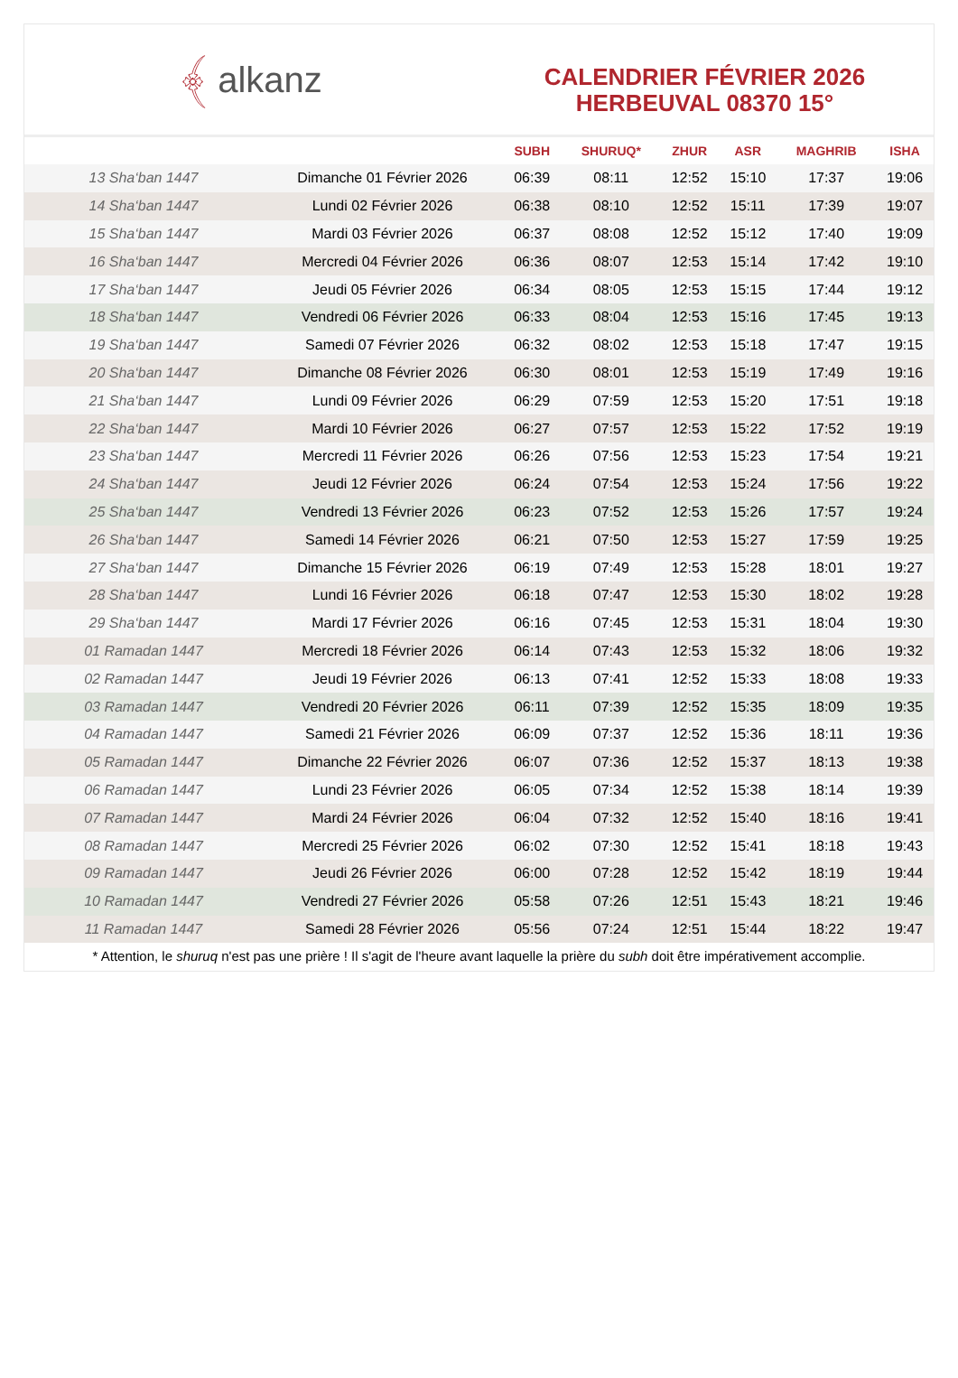﴾ alkanz
CALENDRIER FÉVRIER 2026
HERBEUVAL 08370 15°
| | | SUBH | SHURUQ* | ZHUR | ASR | MAGHRIB | ISHA |
| --- | --- | --- | --- | --- | --- | --- | --- |
| 13 Sha‘ban 1447 | Dimanche 01 Février 2026 | 06:39 | 08:11 | 12:52 | 15:10 | 17:37 | 19:06 |
| 14 Sha‘ban 1447 | Lundi 02 Février 2026 | 06:38 | 08:10 | 12:52 | 15:11 | 17:39 | 19:07 |
| 15 Sha‘ban 1447 | Mardi 03 Février 2026 | 06:37 | 08:08 | 12:52 | 15:12 | 17:40 | 19:09 |
| 16 Sha‘ban 1447 | Mercredi 04 Février 2026 | 06:36 | 08:07 | 12:53 | 15:14 | 17:42 | 19:10 |
| 17 Sha‘ban 1447 | Jeudi 05 Février 2026 | 06:34 | 08:05 | 12:53 | 15:15 | 17:44 | 19:12 |
| 18 Sha‘ban 1447 | Vendredi 06 Février 2026 | 06:33 | 08:04 | 12:53 | 15:16 | 17:45 | 19:13 |
| 19 Sha‘ban 1447 | Samedi 07 Février 2026 | 06:32 | 08:02 | 12:53 | 15:18 | 17:47 | 19:15 |
| 20 Sha‘ban 1447 | Dimanche 08 Février 2026 | 06:30 | 08:01 | 12:53 | 15:19 | 17:49 | 19:16 |
| 21 Sha‘ban 1447 | Lundi 09 Février 2026 | 06:29 | 07:59 | 12:53 | 15:20 | 17:51 | 19:18 |
| 22 Sha‘ban 1447 | Mardi 10 Février 2026 | 06:27 | 07:57 | 12:53 | 15:22 | 17:52 | 19:19 |
| 23 Sha‘ban 1447 | Mercredi 11 Février 2026 | 06:26 | 07:56 | 12:53 | 15:23 | 17:54 | 19:21 |
| 24 Sha‘ban 1447 | Jeudi 12 Février 2026 | 06:24 | 07:54 | 12:53 | 15:24 | 17:56 | 19:22 |
| 25 Sha‘ban 1447 | Vendredi 13 Février 2026 | 06:23 | 07:52 | 12:53 | 15:26 | 17:57 | 19:24 |
| 26 Sha‘ban 1447 | Samedi 14 Février 2026 | 06:21 | 07:50 | 12:53 | 15:27 | 17:59 | 19:25 |
| 27 Sha‘ban 1447 | Dimanche 15 Février 2026 | 06:19 | 07:49 | 12:53 | 15:28 | 18:01 | 19:27 |
| 28 Sha‘ban 1447 | Lundi 16 Février 2026 | 06:18 | 07:47 | 12:53 | 15:30 | 18:02 | 19:28 |
| 29 Sha‘ban 1447 | Mardi 17 Février 2026 | 06:16 | 07:45 | 12:53 | 15:31 | 18:04 | 19:30 |
| 01 Ramadan 1447 | Mercredi 18 Février 2026 | 06:14 | 07:43 | 12:53 | 15:32 | 18:06 | 19:32 |
| 02 Ramadan 1447 | Jeudi 19 Février 2026 | 06:13 | 07:41 | 12:52 | 15:33 | 18:08 | 19:33 |
| 03 Ramadan 1447 | Vendredi 20 Février 2026 | 06:11 | 07:39 | 12:52 | 15:35 | 18:09 | 19:35 |
| 04 Ramadan 1447 | Samedi 21 Février 2026 | 06:09 | 07:37 | 12:52 | 15:36 | 18:11 | 19:36 |
| 05 Ramadan 1447 | Dimanche 22 Février 2026 | 06:07 | 07:36 | 12:52 | 15:37 | 18:13 | 19:38 |
| 06 Ramadan 1447 | Lundi 23 Février 2026 | 06:05 | 07:34 | 12:52 | 15:38 | 18:14 | 19:39 |
| 07 Ramadan 1447 | Mardi 24 Février 2026 | 06:04 | 07:32 | 12:52 | 15:40 | 18:16 | 19:41 |
| 08 Ramadan 1447 | Mercredi 25 Février 2026 | 06:02 | 07:30 | 12:52 | 15:41 | 18:18 | 19:43 |
| 09 Ramadan 1447 | Jeudi 26 Février 2026 | 06:00 | 07:28 | 12:52 | 15:42 | 18:19 | 19:44 |
| 10 Ramadan 1447 | Vendredi 27 Février 2026 | 05:58 | 07:26 | 12:51 | 15:43 | 18:21 | 19:46 |
| 11 Ramadan 1447 | Samedi 28 Février 2026 | 05:56 | 07:24 | 12:51 | 15:44 | 18:22 | 19:47 |
* Attention, le shuruq n'est pas une prière ! Il s'agit de l'heure avant laquelle la prière du subh doit être impérativement accomplie.